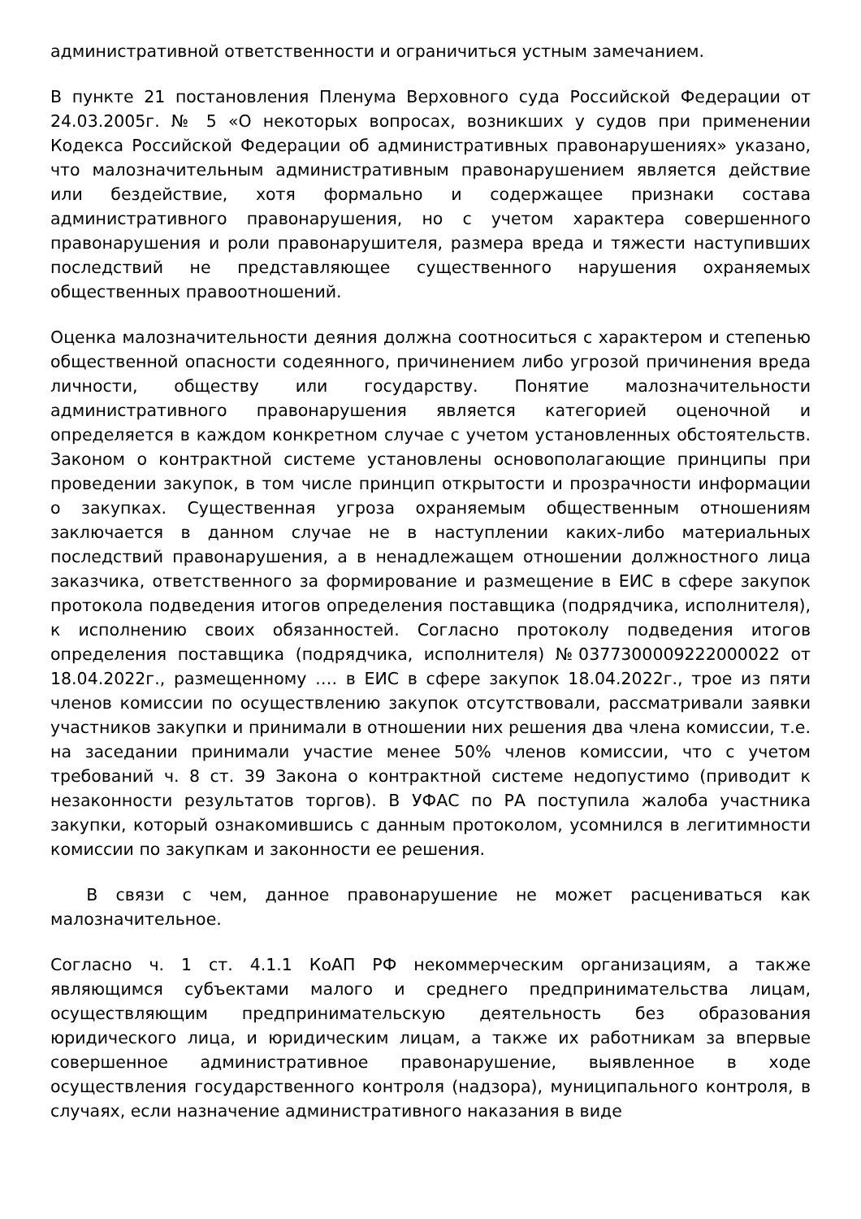административной ответственности и ограничиться устным замечанием.
В пункте 21 постановления Пленума Верховного суда Российской Федерации от 24.03.2005г. № 5 «О некоторых вопросах, возникших у судов при применении Кодекса Российской Федерации об административных правонарушениях» указано, что малозначительным административным правонарушением является действие или бездействие, хотя формально и содержащее признаки состава административного правонарушения, но с учетом характера совершенного правонарушения и роли правонарушителя, размера вреда и тяжести наступивших последствий не представляющее существенного нарушения охраняемых общественных правоотношений.
Оценка малозначительности деяния должна соотноситься с характером и степенью общественной опасности содеянного, причинением либо угрозой причинения вреда личности, обществу или государству. Понятие малозначительности административного правонарушения является категорией оценочной и определяется в каждом конкретном случае с учетом установленных обстоятельств. Законом о контрактной системе установлены основополагающие принципы при проведении закупок, в том числе принцип открытости и прозрачности информации о закупках. Существенная угроза охраняемым общественным отношениям заключается в данном случае не в наступлении каких-либо материальных последствий правонарушения, а в ненадлежащем отношении должностного лица заказчика, ответственного за формирование и размещение в ЕИС в сфере закупок протокола подведения итогов определения поставщика (подрядчика, исполнителя), к исполнению своих обязанностей. Согласно протоколу подведения итогов определения поставщика (подрядчика, исполнителя) №0377300009222000022 от 18.04.2022г., размещенному …. в ЕИС в сфере закупок 18.04.2022г., трое из пяти членов комиссии по осуществлению закупок отсутствовали, рассматривали заявки участников закупки и принимали в отношении них решения два члена комиссии, т.е. на заседании принимали участие менее 50% членов комиссии, что с учетом требований ч. 8 ст. 39 Закона о контрактной системе недопустимо (приводит к незаконности результатов торгов). В УФАС по РА поступила жалоба участника закупки, который ознакомившись с данным протоколом, усомнился в легитимности комиссии по закупкам и законности ее решения.
В связи с чем, данное правонарушение не может расцениваться как малозначительное.
Согласно ч. 1 ст. 4.1.1 КоАП РФ некоммерческим организациям, а также являющимся субъектами малого и среднего предпринимательства лицам, осуществляющим предпринимательскую деятельность без образования юридического лица, и юридическим лицам, а также их работникам за впервые совершенное административное правонарушение, выявленное в ходе осуществления государственного контроля (надзора), муниципального контроля, в случаях, если назначение административного наказания в виде